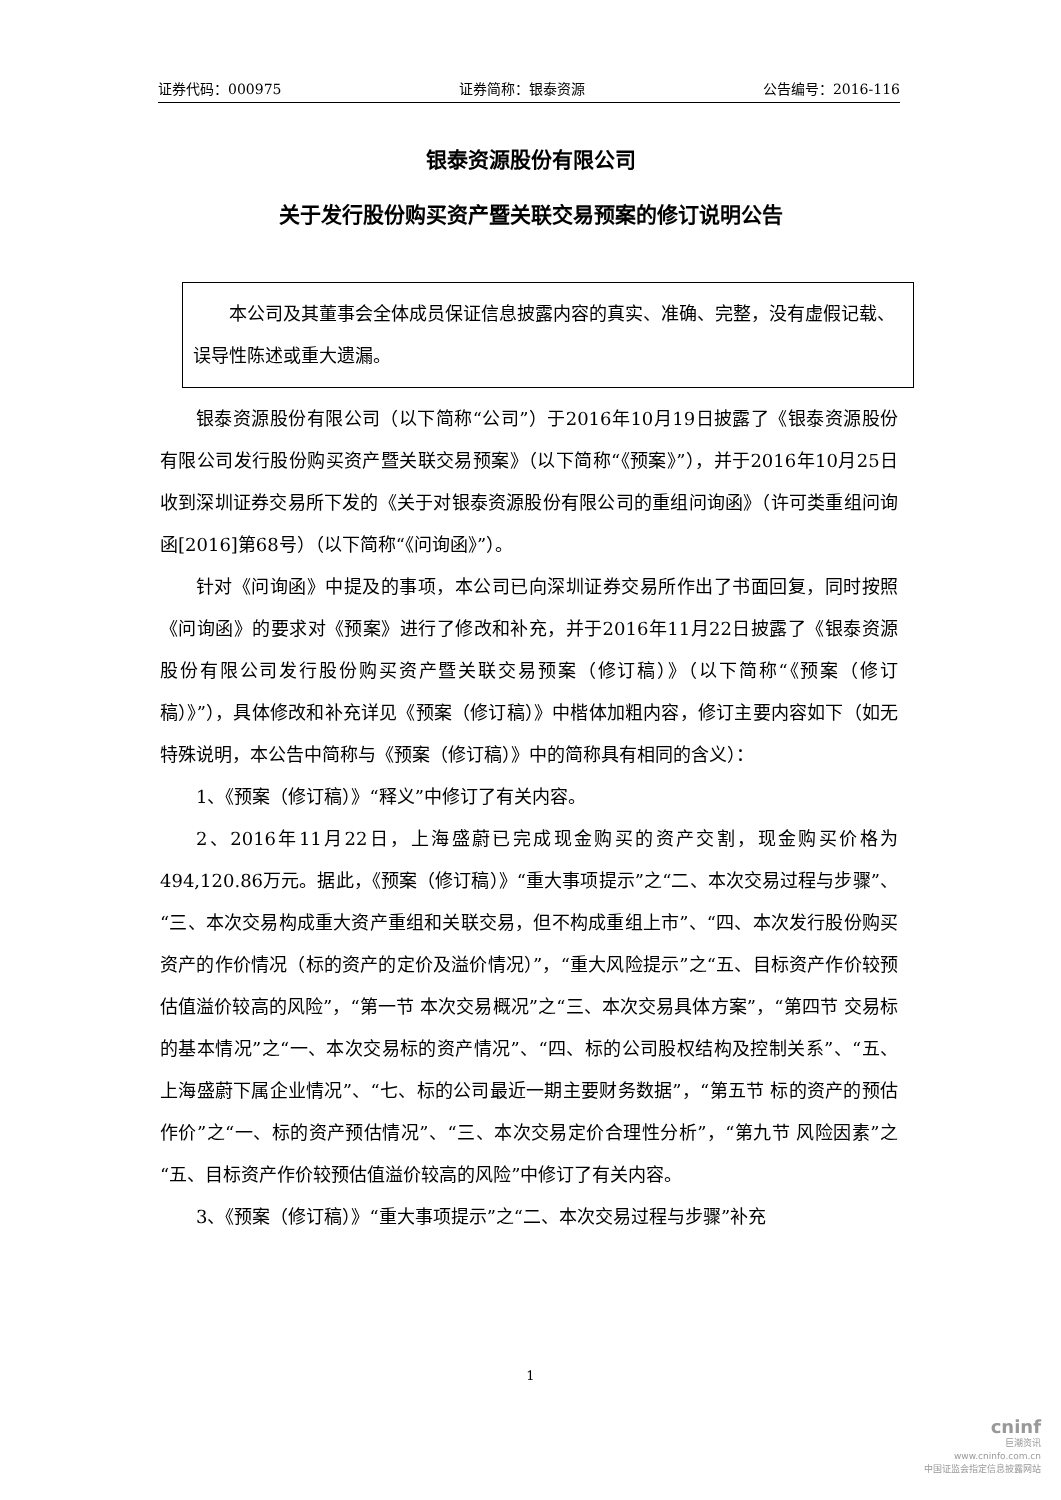证券代码：000975 证券简称：银泰资源 公告编号：2016-116
银泰资源股份有限公司
关于发行股份购买资产暨关联交易预案的修订说明公告
本公司及其董事会全体成员保证信息披露内容的真实、准确、完整，没有虚假记载、误导性陈述或重大遗漏。
银泰资源股份有限公司（以下简称“公司”）于2016年10月19日披露了《银泰资源股份有限公司发行股份购买资产暨关联交易预案》（以下简称“《预案》”），并于2016年10月25日收到深圳证券交易所下发的《关于对银泰资源股份有限公司的重组问询函》（许可类重组问询函[2016]第68号）（以下简称“《问询函》”）。
针对《问询函》中提及的事项，本公司已向深圳证券交易所作出了书面回复，同时按照《问询函》的要求对《预案》进行了修改和补充，并于2016年11月22日披露了《银泰资源股份有限公司发行股份购买资产暨关联交易预案（修订稿）》（以下简称“《预案（修订稿）》”），具体修改和补充详见《预案（修订稿）》中楷体加粗内容，修订主要内容如下（如无特殊说明，本公告中简称与《预案（修订稿）》中的简称具有相同的含义）：
1、《预案（修订稿）》“释义”中修订了有关内容。
2、2016年11月22日，上海盛蔚已完成现金购买的资产交割，现金购买价格为494,120.86万元。据此，《预案（修订稿）》“重大事项提示”之“二、本次交易过程与步骤”、“三、本次交易构成重大资产重组和关联交易，但不构成重组上市”、“四、本次发行股份购买资产的作价情况（标的资产的定价及溢价情况）”，“重大风险提示”之“五、目标资产作价较预估值溢价较高的风险”，“第一节 本次交易概况”之“三、本次交易具体方案”，“第四节 交易标的基本情况”之“一、本次交易标的资产情况”、“四、标的公司股权结构及控制关系”、“五、上海盛蔚下属企业情况”、“七、标的公司最近一期主要财务数据”，“第五节 标的资产的预估作价”之“一、标的资产预估情况”、“三、本次交易定价合理性分析”，“第九节 风险因素”之“五、目标资产作价较预估值溢价较高的风险”中修订了有关内容。
3、《预案（修订稿）》“重大事项提示”之“二、本次交易过程与步骤”补充
1
cninf
巨潮资讯
www.cninfo.com.cn
中国证监会指定信息披露网站